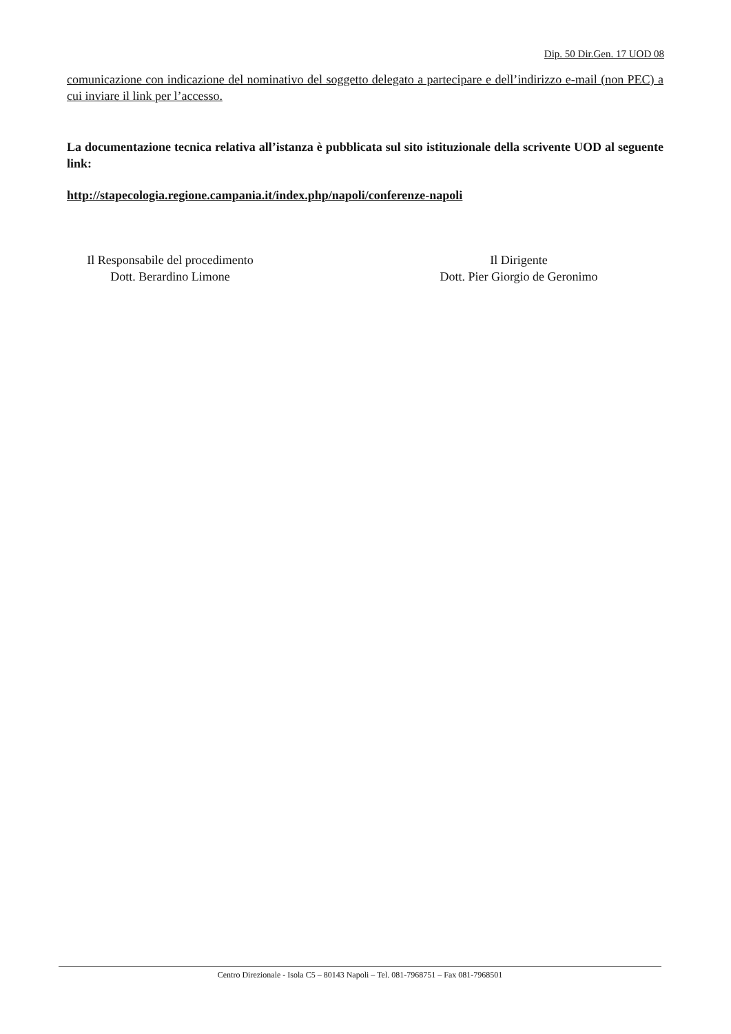Dip. 50 Dir.Gen. 17 UOD 08
comunicazione con indicazione del nominativo del soggetto delegato a partecipare e dell’indirizzo e-mail (non PEC) a cui inviare il link per l’accesso.
La documentazione tecnica relativa all’istanza è pubblicata sul sito istituzionale della scrivente UOD al seguente link:
http://stapecologia.regione.campania.it/index.php/napoli/conferenze-napoli
Il Responsabile del procedimento
Dott. Berardino Limone
Il Dirigente
Dott. Pier Giorgio de Geronimo
Centro Direzionale - Isola C5 – 80143 Napoli – Tel. 081-7968751 – Fax 081-7968501